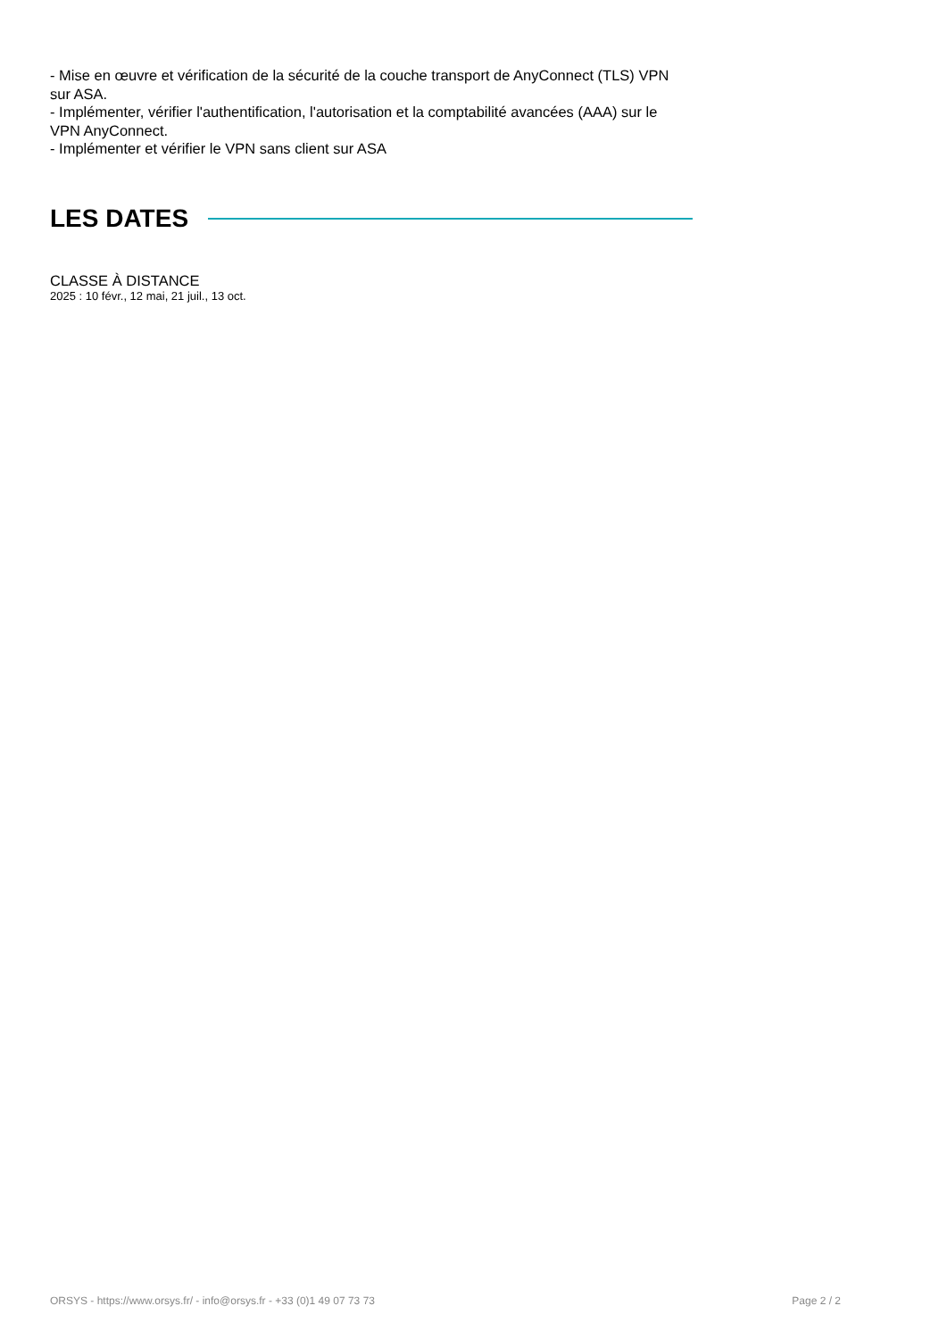- Mise en œuvre et vérification de la sécurité de la couche transport de AnyConnect (TLS) VPN sur ASA.
- Implémenter, vérifier l'authentification, l'autorisation et la comptabilité avancées (AAA) sur le VPN AnyConnect.
- Implémenter et vérifier le VPN sans client sur ASA
LES DATES
CLASSE À DISTANCE
2025 : 10 févr., 12 mai, 21 juil., 13 oct.
ORSYS - https://www.orsys.fr/ - info@orsys.fr - +33 (0)1 49 07 73 73 Page 2 / 2